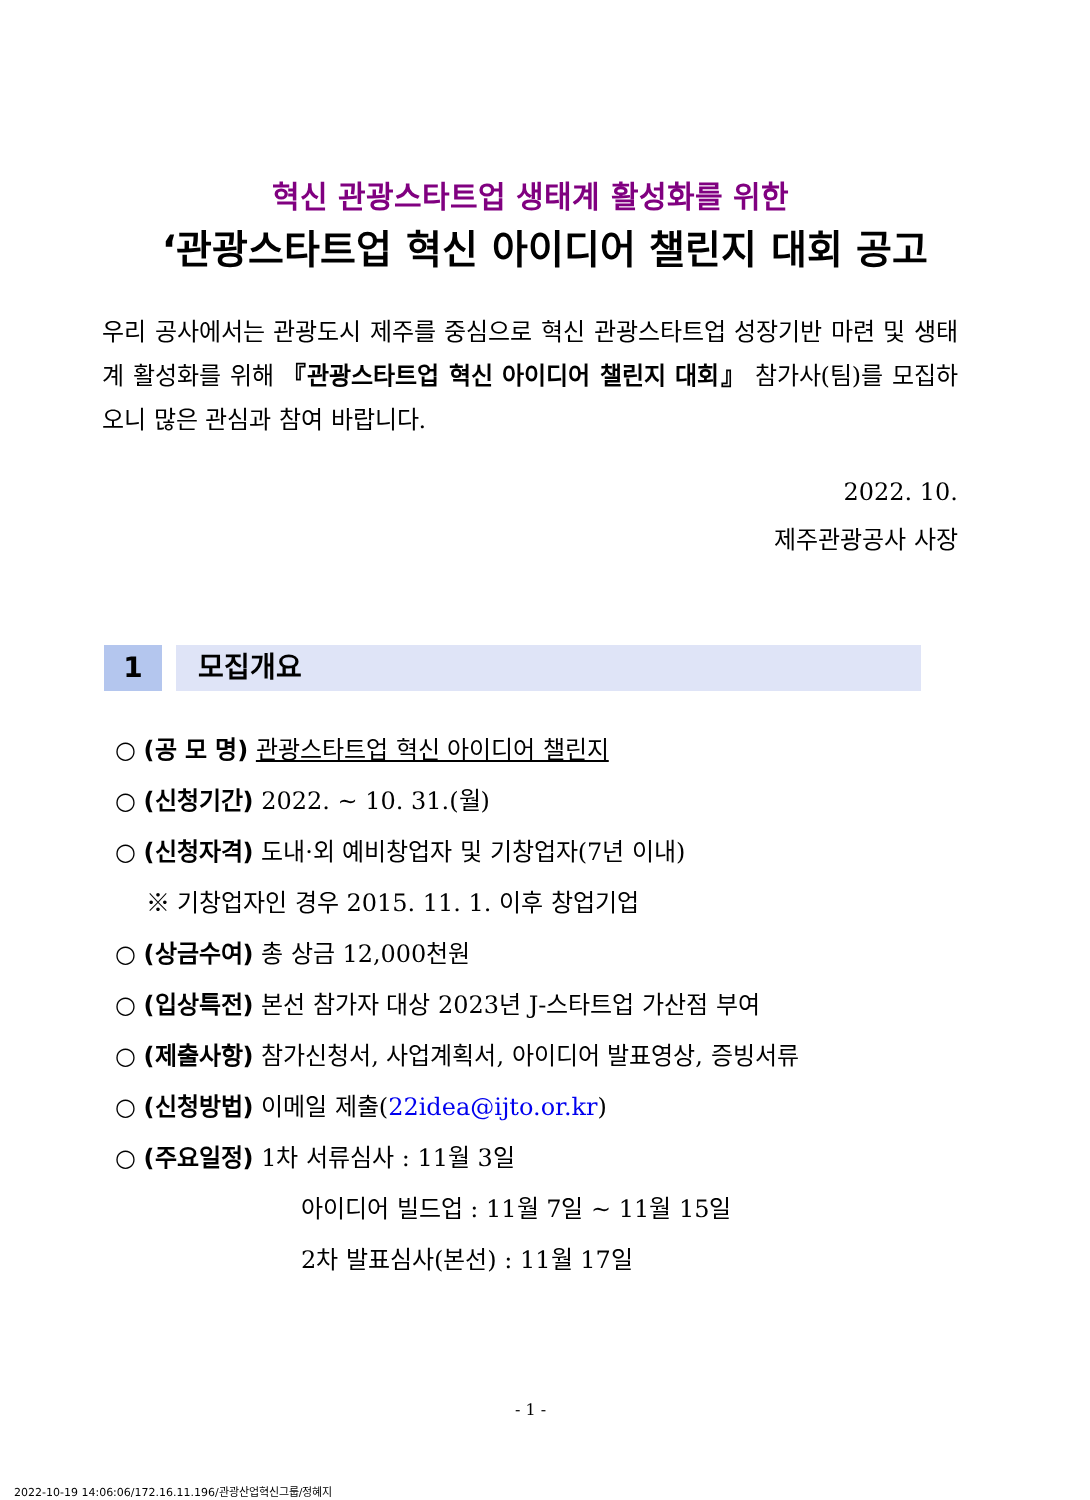혁신 관광스타트업 생태계 활성화를 위한
‘관광스타트업 혁신 아이디어 챌린지 대회 공고
우리 공사에서는 관광도시 제주를 중심으로 혁신 관광스타트업 성장기반 마련 및 생태계 활성화를 위해 『관광스타트업 혁신 아이디어 챌린지 대회』 참가사(팀)를 모집하오니 많은 관심과 참여 바랍니다.
2022. 10.
제주관광공사 사장
1 모집개요
○ (공 모 명) 관광스타트업 혁신 아이디어 챌린지
○ (신청기간) 2022. ~ 10. 31.(월)
○ (신청자격) 도내·외 예비창업자 및 기창업자(7년 이내)
※ 기창업자인 경우 2015. 11. 1. 이후 창업기업
○ (상금수여) 총 상금 12,000천원
○ (입상특전) 본선 참가자 대상 2023년 J-스타트업 가산점 부여
○ (제출사항) 참가신청서, 사업계획서, 아이디어 발표영상, 증빙서류
○ (신청방법) 이메일 제출(22idea@ijto.or.kr)
○ (주요일정) 1차 서류심사 : 11월 3일
아이디어 빌드업 : 11월 7일 ~ 11월 15일
2차 발표심사(본선) : 11월 17일
- 1 -
2022-10-19 14:06:06/172.16.11.196/관광산업혁신그룹/정혜지